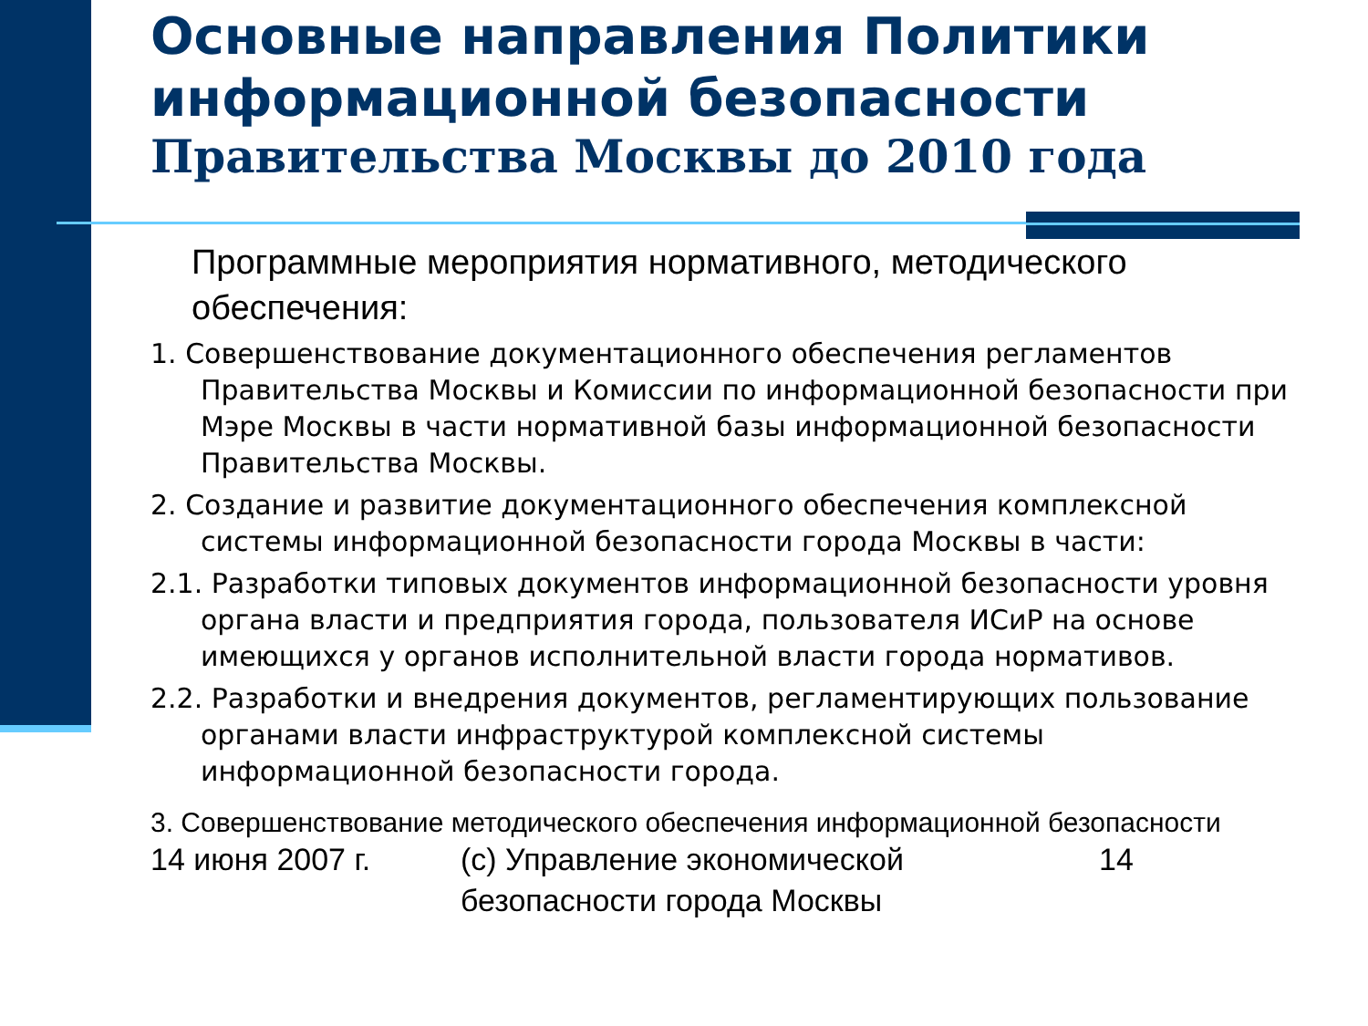Основные направления Политики информационной безопасности
Правительства Москвы до 2010 года
Программные мероприятия нормативного, методического обеспечения:
1. Совершенствование документационного обеспечения регламентов Правительства Москвы и Комиссии по информационной безопасности при Мэре Москвы в части нормативной базы информационной безопасности Правительства Москвы.
2. Создание и развитие документационного обеспечения комплексной системы информационной безопасности города Москвы в части:
2.1. Разработки типовых документов информационной безопасности уровня органа власти и предприятия города, пользователя ИСиР на основе имеющихся у органов исполнительной власти города нормативов.
2.2. Разработки и внедрения документов, регламентирующих пользование органами власти инфраструктурой комплексной системы информационной безопасности города.
3. Совершенствование методического обеспечения информационной безопасности
14 июня 2007 г. (с) Управление экономической безопасности города Москвы
14